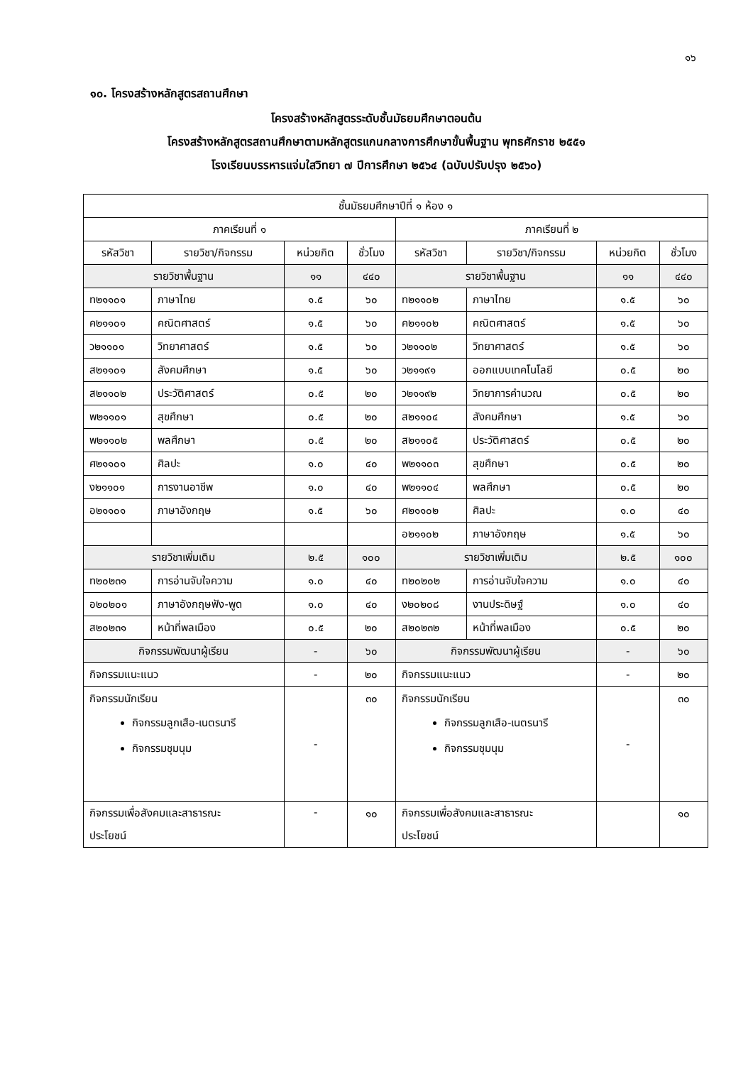๑๖
๑๐. โครงสร้างหลักสูตรสถานศึกษา
โครงสร้างหลักสูตรระดับชั้นมัธยมศึกษาตอนต้น
โครงสร้างหลักสูตรสถานศึกษาตามหลักสูตรแกนกลางการศึกษาขั้นพื้นฐาน พุทธศักราช ๒๕๕๑
โรงเรียนบรรหารแจ่มใสวิทยา ๗ ปีการศึกษา ๒๕๖๔ (ฉบับปรับปรุง ๒๕๖๐)
| ชั้นมัธยมศึกษาปีที่ ๑ ห้อง ๑ | | | | | | | |
| ภาคเรียนที่ ๑ | | | | ภาคเรียนที่ ๒ | | | |
| รหัสวิชา | รายวิชา/กิจกรรม | หน่วยกิต | ชั่วโมง | รหัสวิชา | รายวิชา/กิจกรรม | หน่วยกิต | ชั่วโมง |
| รายวิชาพื้นฐาน | | ๑๑ | ๔๔๐ | รายวิชาพื้นฐาน | | ๑๑ | ๔๔๐ |
| ท๒๑๑๐๑ | ภาษาไทย | ๑.๕ | ๖๐ | ท๒๑๑๐๒ | ภาษาไทย | ๑.๕ | ๖๐ |
| ค๒๑๑๐๑ | คณิตศาสตร์ | ๑.๕ | ๖๐ | ค๒๑๑๐๒ | คณิตศาสตร์ | ๑.๕ | ๖๐ |
| ว๒๑๑๐๑ | วิทยาศาสตร์ | ๑.๕ | ๖๐ | ว๒๑๑๐๒ | วิทยาศาสตร์ | ๑.๕ | ๖๐ |
| ส๒๑๑๐๑ | สังคมศึกษา | ๑.๕ | ๖๐ | ว๒๑๑๙๑ | ออกแบบเทคโนโลยี | ๐.๕ | ๒๐ |
| ส๒๑๑๐๒ | ประวัติศาสตร์ | ๐.๕ | ๒๐ | ว๒๑๑๙๒ | วิทยาการคำนวณ | ๐.๕ | ๒๐ |
| พ๒๑๑๐๑ | สุขศึกษา | ๐.๕ | ๒๐ | ส๒๑๑๐๔ | สังคมศึกษา | ๑.๕ | ๖๐ |
| พ๒๑๑๐๒ | พลศึกษา | ๐.๕ | ๒๐ | ส๒๑๑๐๕ | ประวัติศาสตร์ | ๐.๕ | ๒๐ |
| ศ๒๑๑๐๑ | ศิลปะ | ๑.๐ | ๔๐ | พ๒๑๑๐๓ | สุขศึกษา | ๐.๕ | ๒๐ |
| ง๒๑๑๐๑ | การงานอาชีพ | ๑.๐ | ๔๐ | พ๒๑๑๐๔ | พลศึกษา | ๐.๕ | ๒๐ |
| อ๒๑๑๐๑ | ภาษาอังกฤษ | ๑.๕ | ๖๐ | ศ๒๑๑๐๒ | ศิลปะ | ๑.๐ | ๔๐ |
| | | | | อ๒๑๑๐๒ | ภาษาอังกฤษ | ๑.๕ | ๖๐ |
| รายวิชาเพิ่มเติม | | ๒.๕ | ๑๐๐ | รายวิชาเพิ่มเติม | | ๒.๕ | ๑๐๐ |
| ท๒๐๒๓๑ | การอ่านจับใจความ | ๑.๐ | ๔๐ | ท๒๐๒๐๒ | การอ่านจับใจความ | ๑.๐ | ๔๐ |
| อ๒๐๒๐๑ | ภาษาอังกฤษฟัง-พูด | ๑.๐ | ๔๐ | ง๒๐๒๐๘ | งานประดิษฐ์ | ๑.๐ | ๔๐ |
| ส๒๐๒๓๑ | หน้าที่พลเมือง | ๐.๕ | ๒๐ | ส๒๐๒๓๒ | หน้าที่พลเมือง | ๐.๕ | ๒๐ |
| กิจกรรมพัฒนาผู้เรียน | | - | ๖๐ | กิจกรรมพัฒนาผู้เรียน | | - | ๖๐ |
| กิจกรรมแนะแนว | | - | ๒๐ | กิจกรรมแนะแนว | | - | ๒๐ |
| กิจกรรมนักเรียน กิจกรรมลูกเสือ-เนตรนารี กิจกรรมชุมนุม | | - | ๓๐ | กิจกรรมนักเรียน กิจกรรมลูกเสือ-เนตรนารี กิจกรรมชุมนุม | | - | ๓๐ |
| กิจกรรมเพื่อสังคมและสาธารณะ ประโยชน์ | | - | ๑๐ | กิจกรรมเพื่อสังคมและสาธารณะ ประโยชน์ | | | ๑๐ |